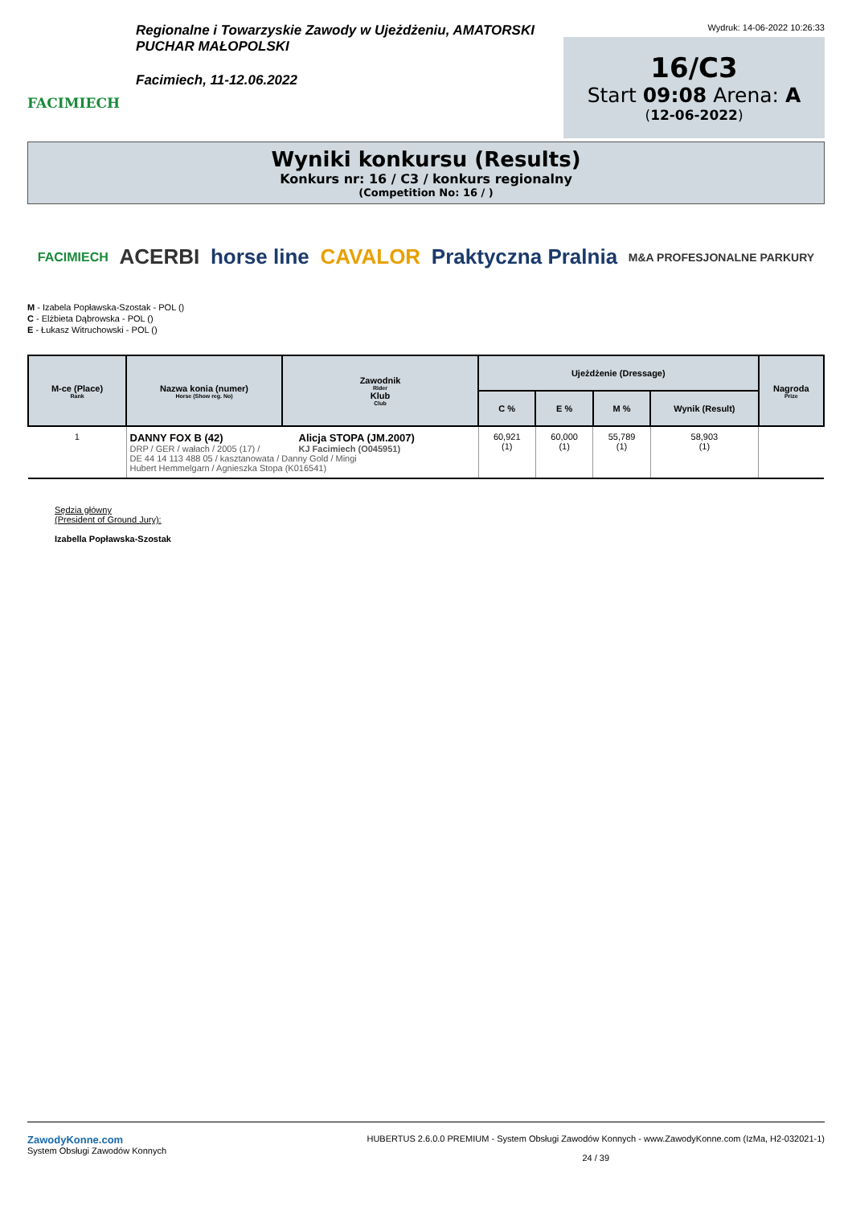FACIMIECH
Regionalne i Towarzyskie Zawody w Ujeżdżeniu, AMATORSKI PUCHAR MAŁOPOLSKI
Facimiech, 11-12.06.2022
Wydruk: 14-06-2022 10:26:33
16/C3
Start 09:08 Arena: A
(12-06-2022)
Wyniki konkursu (Results)
Konkurs nr: 16 / C3 / konkurs regionalny
(Competition No: 16 / )
FACIMIECH ACERBI horse line CAVALOR Praktyczna Pralnia M&A PROFESJONALNE PARKURY
M - Izabela Popławska-Szostak - POL ()
C - Elżbieta Dąbrowska - POL ()
E - Łukasz Witruchowski - POL ()
| M-ce (Place) Rank | Nazwa konia (numer) Horse (Show reg. No) | Zawodnik Rider Klub Club | Ujeżdżenie (Dressage) | | | | Nagroda Prize |
| --- | --- | --- | --- | --- | --- | --- | --- |
| | | | C % | E % | M % | Wynik (Result) | |
| 1 | DANNY FOX B (42) DRP / GER / wałach / 2005 (17) / Alicja STOPA (JM.2007) KJ Facimiech (O045951) DE 44 14 113 488 05 / kasztanowata / Danny Gold / Mingi Hubert Hemmelgarn / Agnieszka Stopa (K016541) | | 60,921 (1) | 60,000 (1) | 55,789 (1) | 58,903 (1) | |
Sędzia główny
(President of Ground Jury):
Izabella Popławska-Szostak
ZawodyKonne.com
System Obsługi Zawodów Konnych
HUBERTUS 2.6.0.0 PREMIUM - System Obsługi Zawodów Konnych - www.ZawodyKonne.com (IzMa, H2-032021-1)
24 / 39